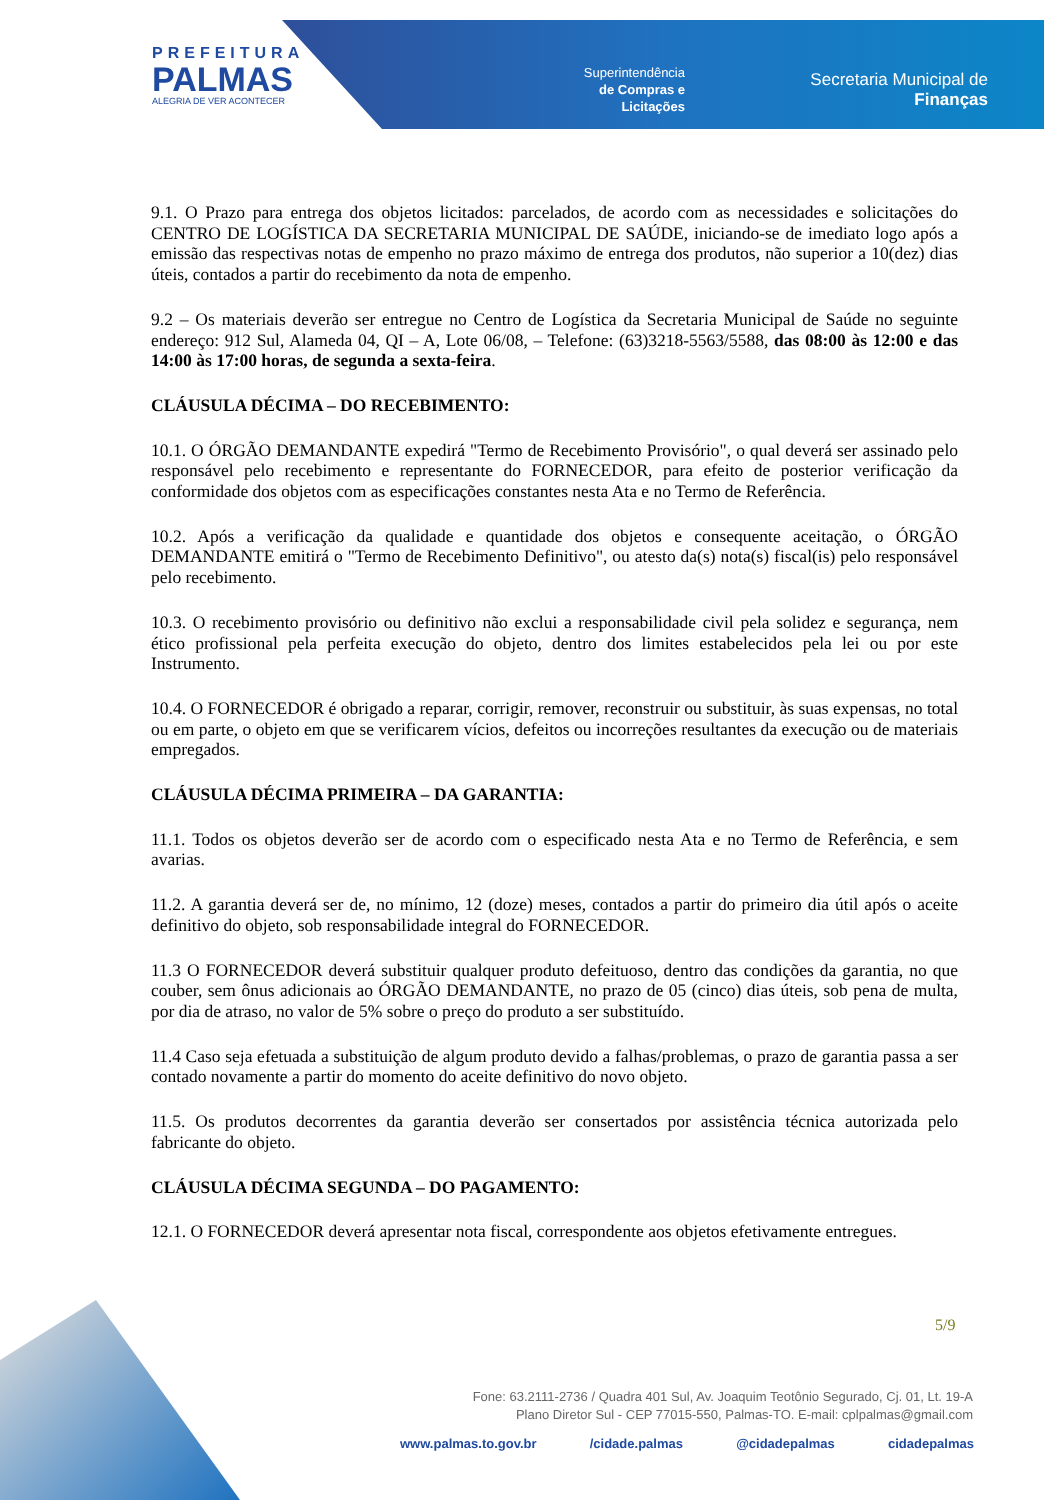PREFEITURA
PALMAS
ALEGRIA DE VER ACONTECER
Superintendência
de Compras e
Licitações
Secretaria Municipal de
Finanças
9.1. O Prazo para entrega dos objetos licitados: parcelados, de acordo com as necessidades e solicitações do CENTRO DE LOGÍSTICA DA SECRETARIA MUNICIPAL DE SAÚDE, iniciando-se de imediato logo após a emissão das respectivas notas de empenho no prazo máximo de entrega dos produtos, não superior a 10(dez) dias úteis, contados a partir do recebimento da nota de empenho.
9.2 – Os materiais deverão ser entregue no Centro de Logística da Secretaria Municipal de Saúde no seguinte endereço: 912 Sul, Alameda 04, QI – A, Lote 06/08, – Telefone: (63)3218-5563/5588, das 08:00 às 12:00 e das 14:00 às 17:00 horas, de segunda a sexta-feira.
CLÁUSULA DÉCIMA – DO RECEBIMENTO:
10.1. O ÓRGÃO DEMANDANTE expedirá "Termo de Recebimento Provisório", o qual deverá ser assinado pelo responsável pelo recebimento e representante do FORNECEDOR, para efeito de posterior verificação da conformidade dos objetos com as especificações constantes nesta Ata e no Termo de Referência.
10.2. Após a verificação da qualidade e quantidade dos objetos e consequente aceitação, o ÓRGÃO DEMANDANTE emitirá o "Termo de Recebimento Definitivo", ou atesto da(s) nota(s) fiscal(is) pelo responsável pelo recebimento.
10.3. O recebimento provisório ou definitivo não exclui a responsabilidade civil pela solidez e segurança, nem ético profissional pela perfeita execução do objeto, dentro dos limites estabelecidos pela lei ou por este Instrumento.
10.4. O FORNECEDOR é obrigado a reparar, corrigir, remover, reconstruir ou substituir, às suas expensas, no total ou em parte, o objeto em que se verificarem vícios, defeitos ou incorreções resultantes da execução ou de materiais empregados.
CLÁUSULA DÉCIMA PRIMEIRA – DA GARANTIA:
11.1. Todos os objetos deverão ser de acordo com o especificado nesta Ata e no Termo de Referência, e sem avarias.
11.2. A garantia deverá ser de, no mínimo, 12 (doze) meses, contados a partir do primeiro dia útil após o aceite definitivo do objeto, sob responsabilidade integral do FORNECEDOR.
11.3 O FORNECEDOR deverá substituir qualquer produto defeituoso, dentro das condições da garantia, no que couber, sem ônus adicionais ao ÓRGÃO DEMANDANTE, no prazo de 05 (cinco) dias úteis, sob pena de multa, por dia de atraso, no valor de 5% sobre o preço do produto a ser substituído.
11.4 Caso seja efetuada a substituição de algum produto devido a falhas/problemas, o prazo de garantia passa a ser contado novamente a partir do momento do aceite definitivo do novo objeto.
11.5. Os produtos decorrentes da garantia deverão ser consertados por assistência técnica autorizada pelo fabricante do objeto.
CLÁUSULA DÉCIMA SEGUNDA – DO PAGAMENTO:
12.1. O FORNECEDOR deverá apresentar nota fiscal, correspondente aos objetos efetivamente entregues.
5/9
Fone: 63.2111-2736 / Quadra 401 Sul, Av. Joaquim Teotônio Segurado, Cj. 01, Lt. 19-A
Plano Diretor Sul - CEP 77015-550, Palmas-TO. E-mail: cplpalmas@gmail.com
www.palmas.to.gov.br /cidade.palmas @cidadepalmas cidadepalmas